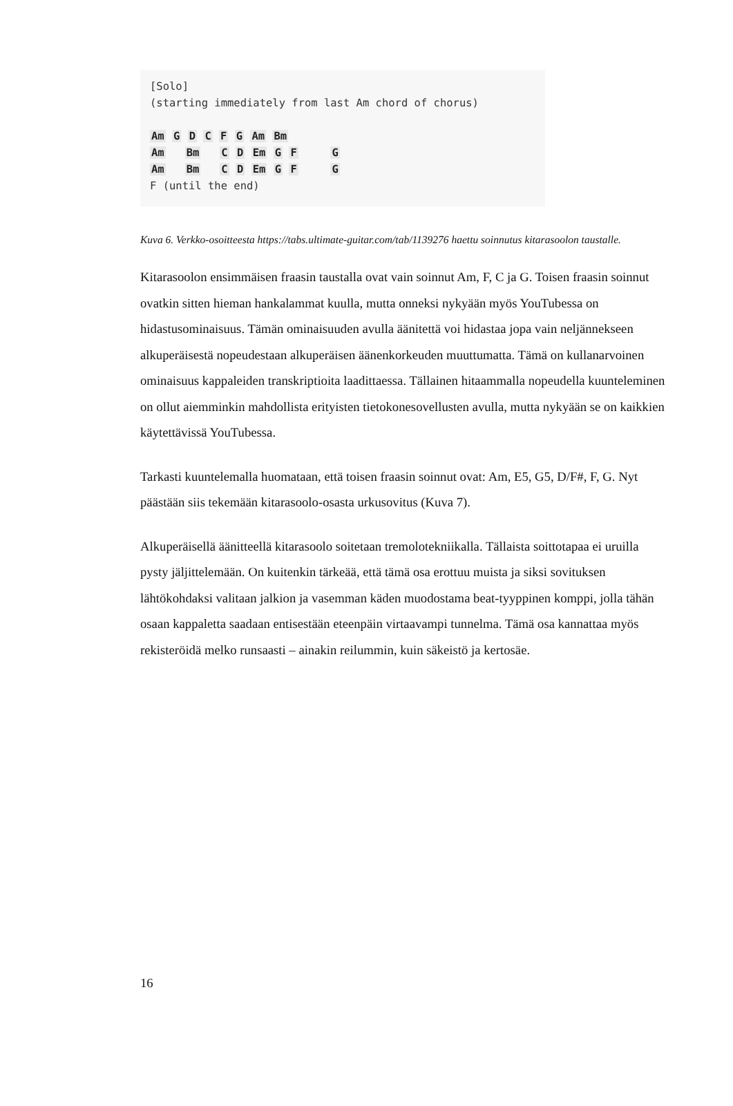[Solo]
(starting immediately from last Am chord of chorus)
Am G D C F G Am Bm
Am Bm C D Em G F G
Am Bm C D Em G F G
F (until the end)
Kuva 6. Verkko-osoitteesta https://tabs.ultimate-guitar.com/tab/1139276 haettu soinnutus kitarasoolon taustalle.
Kitarasoolon ensimmäisen fraasin taustalla ovat vain soinnut Am, F, C ja G. Toisen fraasin soinnut ovatkin sitten hieman hankalammat kuulla, mutta onneksi nykyään myös YouTubessa on hidastusominaisuus. Tämän ominaisuuden avulla äänitettä voi hidastaa jopa vain neljännekseen alkuperäisestä nopeudestaan alkuperäisen äänenkorkeuden muuttumatta. Tämä on kullanarvoinen ominaisuus kappaleiden transkriptioita laadittaessa. Tällainen hitaammalla nopeudella kuunteleminen on ollut aiemminkin mahdollista erityisten tietokonesovellusten avulla, mutta nykyään se on kaikkien käytettävissä YouTubessa.
Tarkasti kuuntelemalla huomataan, että toisen fraasin soinnut ovat: Am, E5, G5, D/F#, F, G. Nyt päästään siis tekemään kitarasoolo-osasta urkusovitus (Kuva 7).
Alkuperäisellä äänitteellä kitarasoolo soitetaan tremolotekniikalla. Tällaista soittotapaa ei uruilla pysty jäljittelemään. On kuitenkin tärkeää, että tämä osa erottuu muista ja siksi sovituksen lähtökohdaksi valitaan jalkion ja vasemman käden muodostama beat-tyyppinen komppi, jolla tähän osaan kappaletta saadaan entisestään eteenpäin virtaavampi tunnelma. Tämä osa kannattaa myös rekisteröidä melko runsaasti – ainakin reilummin, kuin säkeistö ja kertosäe.
16